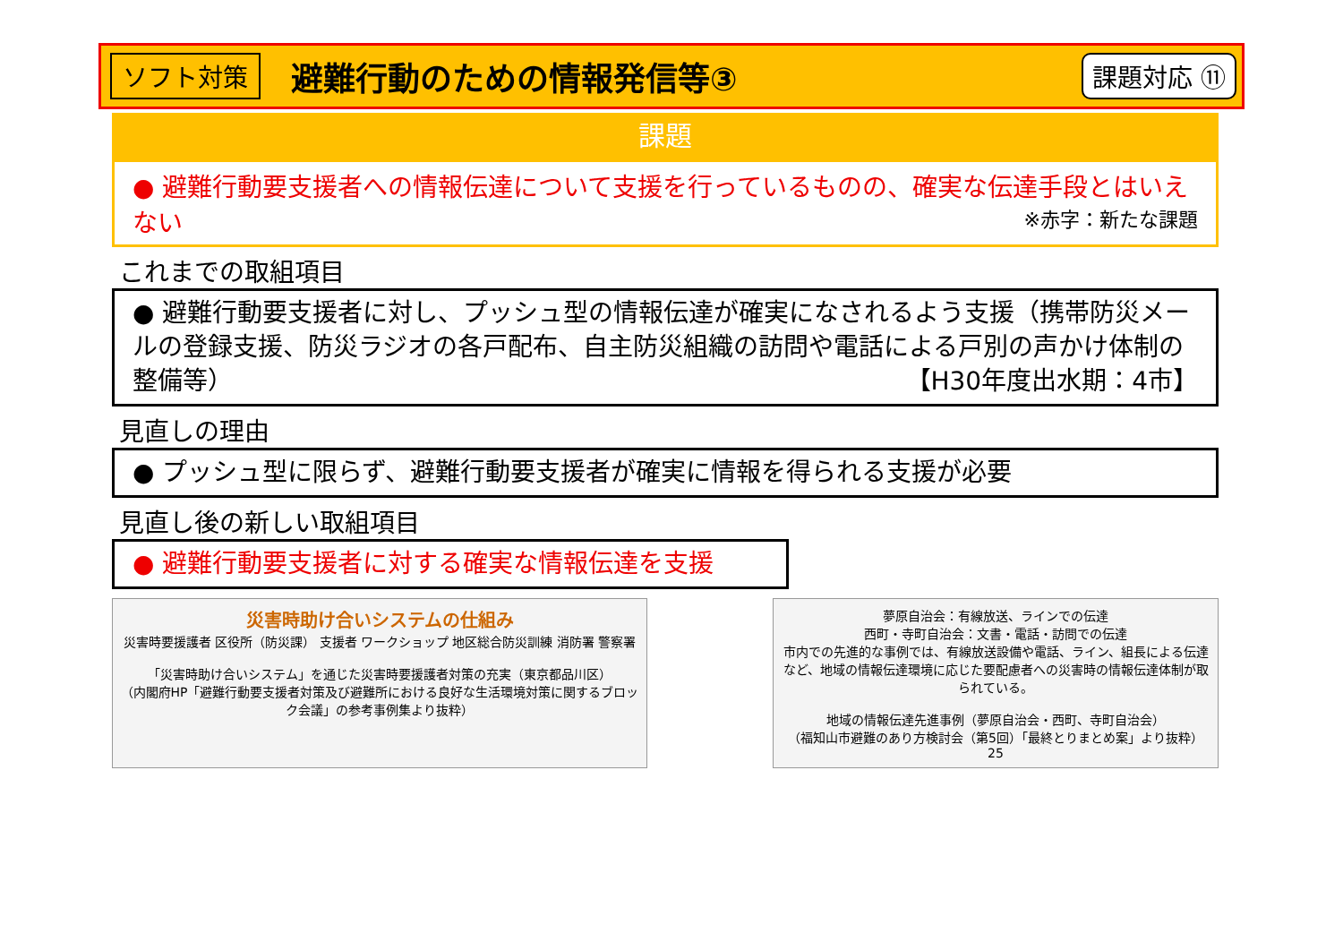ソフト対策 避難行動のための情報発信等③ 課題対応 ⑪
課題
● 避難行動要支援者への情報伝達について支援を行っているものの、確実な伝達手段とはいえない ※赤字：新たな課題
これまでの取組項目
● 避難行動要支援者に対し、プッシュ型の情報伝達が確実になされるよう支援（携帯防災メールの登録支援、防災ラジオの各戸配布、自主防災組織の訪問や電話による戸別の声かけ体制の整備等） 【H30年度出水期：4市】
見直しの理由
● プッシュ型に限らず、避難行動要支援者が確実に情報を得られる支援が必要
見直し後の新しい取組項目
● 避難行動要支援者に対する確実な情報伝達を支援
災害時助け合いシステムの仕組み
災害時要援護者 区役所（防災課） 支援者 ワークショップ 地区総合防災訓練 消防署 警察署
「災害時助け合いシステム」を通じた災害時要援護者対策の充実（東京都品川区）
（内閣府HP「避難行動要支援者対策及び避難所における良好な生活環境対策に関するブロック会議」の参考事例集より抜粋）
夢原自治会：有線放送、ラインでの伝達
西町・寺町自治会：文書・電話・訪問での伝達
市内での先進的な事例では、有線放送設備や電話、ライン、組長による伝達など、地域の情報伝達環境に応じた要配慮者への災害時の情報伝達体制が取られている。
地域の情報伝達先進事例（夢原自治会・西町、寺町自治会）
（福知山市避難のあり方検討会（第5回）「最終とりまとめ案」より抜粋） 25